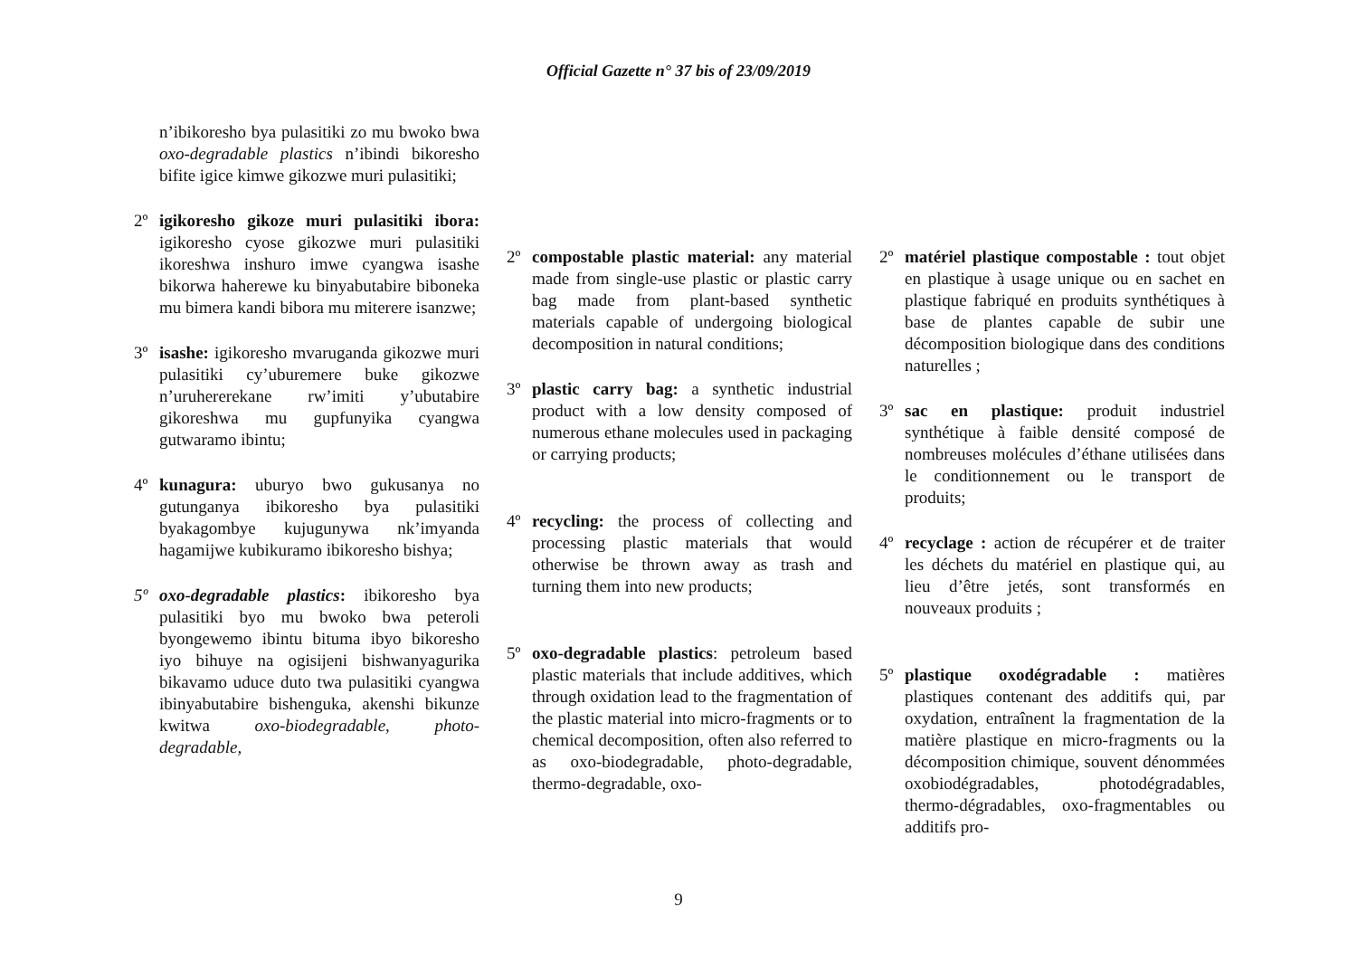Official Gazette n° 37 bis of 23/09/2019
n’ibikoresho bya pulasitiki zo mu bwoko bwa oxo-degradable plastics n’ibindi bikoresho bifite igice kimwe gikozwe muri pulasitiki;
2º igikoresho gikoze muri pulasitiki ibora: igikoresho cyose gikozwe muri pulasitiki ikoreshwa inshuro imwe cyangwa isashe bikorwa haherewe ku binyabutabire biboneka mu bimera kandi bibora mu miterere isanzwe;
3º isashe: igikoresho mvaruganda gikozwe muri pulasitiki cy’uburemere buke gikozwe n’uruhererekane rw’imiti y’ubutabire gikoreshwa mu gupfunyika cyangwa gutwaramo ibintu;
4º kunagura: uburyo bwo gukusanya no gutunganya ibikoresho bya pulasitiki byakagombye kujugunywa nk’imyanda hagamijwe kubikuramo ibikoresho bishya;
5º oxo-degradable plastics: ibikoresho bya pulasitiki byo mu bwoko bwa peteroli byongewemo ibintu bituma ibyo bikoresho iyo bihuye na ogisijeni bishwanyagurika bikavamo uduce duto twa pulasitiki cyangwa ibinyabutabire bishenguka, akenshi bikunze kwitwa oxo-biodegradable, photo-degradable,
2º compostable plastic material: any material made from single-use plastic or plastic carry bag made from plant-based synthetic materials capable of undergoing biological decomposition in natural conditions;
3º plastic carry bag: a synthetic industrial product with a low density composed of numerous ethane molecules used in packaging or carrying products;
4º recycling: the process of collecting and processing plastic materials that would otherwise be thrown away as trash and turning them into new products;
5º oxo-degradable plastics: petroleum based plastic materials that include additives, which through oxidation lead to the fragmentation of the plastic material into micro-fragments or to chemical decomposition, often also referred to as oxo-biodegradable, photo-degradable, thermo-degradable, oxo-
2º matériel plastique compostable : tout objet en plastique à usage unique ou en sachet en plastique fabriqué en produits synthétiques à base de plantes capable de subir une décomposition biologique dans des conditions naturelles ;
3º sac en plastique: produit industriel synthétique à faible densité composé de nombreuses molécules d’éthane utilisées dans le conditionnement ou le transport de produits;
4º recyclage : action de récupérer et de traiter les déchets du matériel en plastique qui, au lieu d’être jetés, sont transformés en nouveaux produits ;
5º plastique oxodégradable : matières plastiques contenant des additifs qui, par oxydation, entraînent la fragmentation de la matière plastique en micro-fragments ou la décomposition chimique, souvent dénommées oxobiodégradables, photodégradables, thermo-dégradables, oxo-fragmentables ou additifs pro-
9